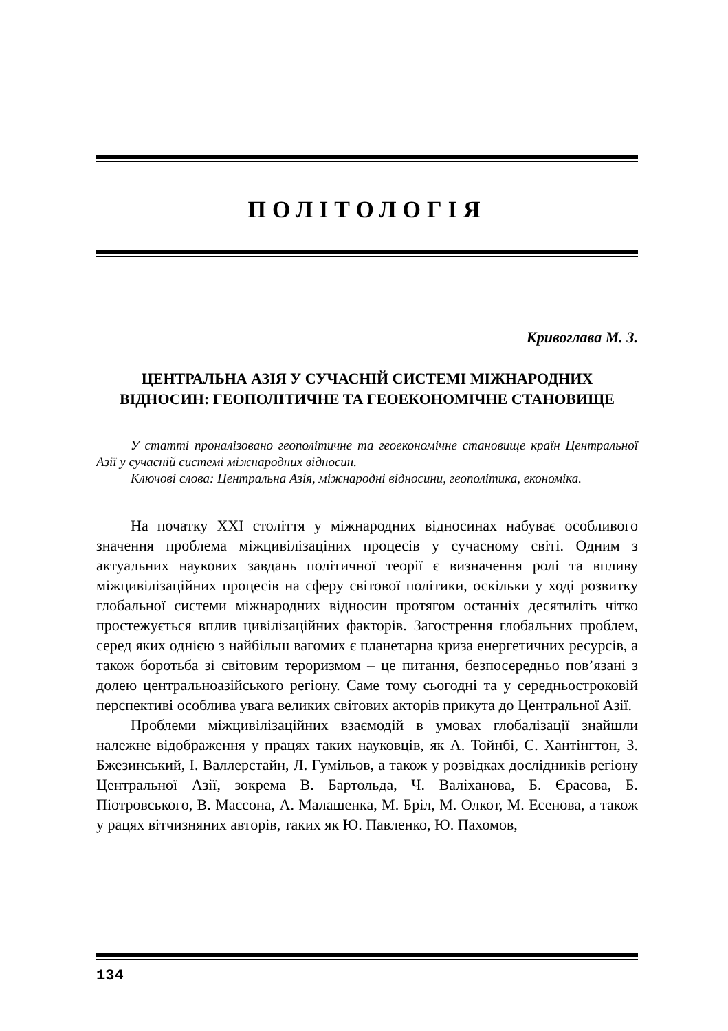ПОЛІТОЛОГІЯ
Кривоглава М. З.
ЦЕНТРАЛЬНА АЗІЯ У СУЧАСНІЙ СИСТЕМІ МІЖНАРОДНИХ ВІДНОСИН: ГЕОПОЛІТИЧНЕ ТА ГЕОЕКОНОМІЧНЕ СТАНОВИЩЕ
У статті проналізовано геополітичне та геоекономічне становище країн Центральної Азії у сучасній системі міжнародних відносин.
Ключові слова: Центральна Азія, міжнародні відносини, геополітика, економіка.
На початку ХХІ століття у міжнародних відносинах набуває особливого значення проблема міжцивілізаціних процесів у сучасному світі. Одним з актуальних наукових завдань політичної теорії є визначення ролі та впливу міжцивілізаційних процесів на сферу світової політики, оскільки у ході розвитку глобальної системи міжнародних відносин протягом останніх десятиліть чітко простежується вплив цивілізаційних факторів. Загострення глобальних проблем, серед яких однією з найбільш вагомих є планетарна криза енергетичних ресурсів, а також боротьба зі світовим тероризмом – це питання, безпосередньо пов’язані з долею центральноазійського регіону. Саме тому сьогодні та у середньостроковій перспективі особлива увага великих світових акторів прикута до Центральної Азії.
Проблеми міжцивілізаційних взаємодій в умовах глобалізації знайшли належне відображення у працях таких науковців, як А. Тойнбі, С. Хантінгтон, З. Бжезинський, І. Валлерстайн, Л. Гумільов, а також у розвідках дослідників регіону Центральної Азії, зокрема В. Бартольда, Ч. Валіханова, Б. Єрасова, Б. Піотровського, В. Массона, А. Малашенка, М. Бріл, М. Олкот, М. Есенова, а також у рацях вітчизняних авторів, таких як Ю. Павленко, Ю. Пахомов,
134